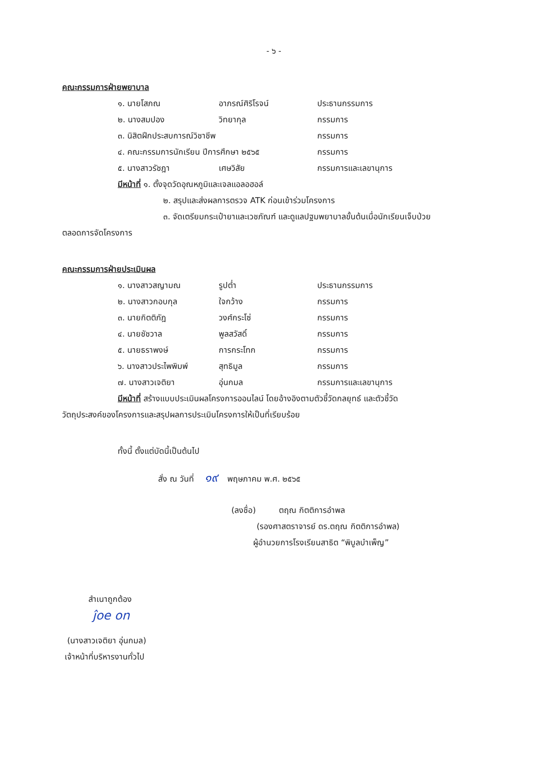- ๖ -
คณะกรรมการฝ่ายพยาบาล
๑. นายโสภณ อาภรณ์ศิริโรจน์ ประธานกรรมการ
๒. นางสมปอง วิทยากุล กรรมการ
๓. นิสิตฝึกประสบการณ์วิชาชีพ กรรมการ
๔. คณะกรรมการนักเรียน ปีการศึกษา ๒๕๖๕ กรรมการ
๕. นางสาวรัชฎา เศษวิสัย กรรมการและเลขานุการ
มีหน้าที่ ๑. ตั้งจุดวัดอุณหภูมิและเจลแอลอฮอล์
๒. สรุปและส่งผลการตรวจ ATK ก่อนเข้าร่วมโครงการ
๓. จัดเตรียมกระเป๋ายาและเวชภัณฑ์ และดูแลปฐมพยาบาลขั้นต้นเมื่อนักเรียนเจ็บป่วย
ตลอดการจัดโครงการ
คณะกรรมการฝ่ายประเมินผล
๑. นางสาวสญามณ รูปต่ำ ประธานกรรมการ
๒. นางสาวกอบกุล ใจกว้าง กรรมการ
๓. นายกิตติภัฎ วงศ์กระโซ่ กรรมการ
๔. นายชัชวาล พูลสวัสดิ์ กรรมการ
๕. นายธราพงษ์ การกระโทก กรรมการ
๖. นางสาวประไพพิมพ์ สุทธิมูล กรรมการ
๗. นางสาวเจติยา อุ่นกมล กรรมการและเลขานุการ
มีหน้าที่ สร้างแบบประเมินผลโครงการออนไลน์ โดยอ้างอิงตามตัวชี้วัดกลยุทธ์ และตัวชี้วัด
วัตถุประสงค์ของโครงการและสรุปผลการประเมินโครงการให้เป็นที่เรียบร้อย
ทั้งนี้ ตั้งแต่บัดนี้เป็นต้นไป
สั่ง ณ วันที่ ๑๙ พฤษภาคม พ.ศ. ๒๕๖๕
(ลงชื่อ) ตฤณ กิตติการอำพล
(รองศาสตราจารย์ ดร.ตฤณ กิตติการอำพล)
ผู้อำนวยการโรงเรียนสาธิต “พิบูลบำเพ็ญ”
สำเนาถูกต้อง
ĵoe on
(นางสาวเจติยา อุ่นกมล)
เจ้าหน้าที่บริหารงานทั่วไป